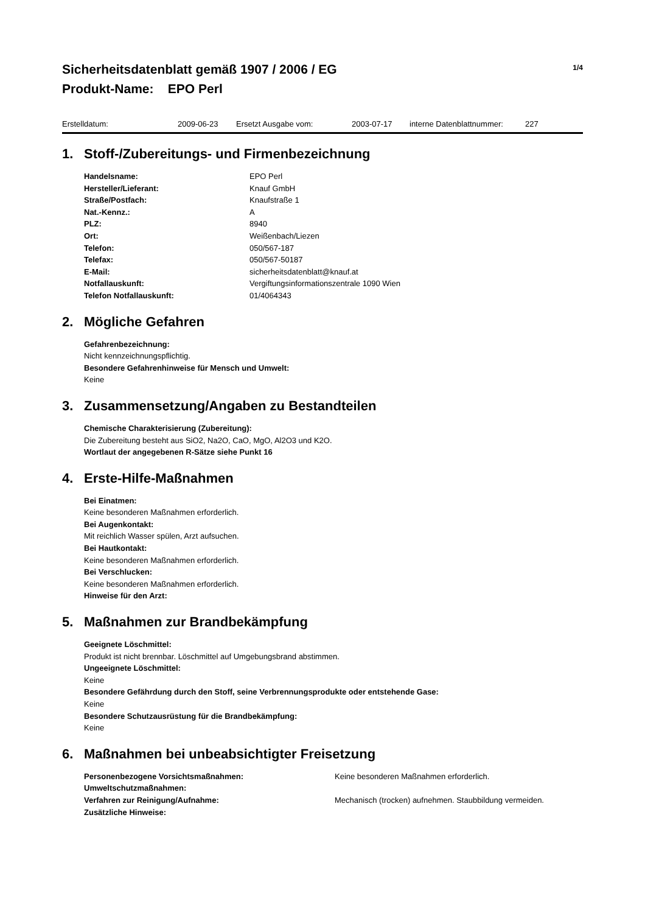Sicherheitsdatenblatt gemäß 1907 / 2006 / EG
Produkt-Name: EPO Perl
1/4
Erstelldatum: 2009-06-23 Ersetzt Ausgabe vom: 2003-07-17 interne Datenblattnummer: 227
1. Stoff-/Zubereitungs- und Firmenbezeichnung
| Handelsname: | EPO Perl |
| Hersteller/Lieferant: | Knauf GmbH |
| Straße/Postfach: | Knaufstraße 1 |
| Nat.-Kennz.: | A |
| PLZ: | 8940 |
| Ort: | Weißenbach/Liezen |
| Telefon: | 050/567-187 |
| Telefax: | 050/567-50187 |
| E-Mail: | sicherheitsdatenblatt@knauf.at |
| Notfallauskunft: | Vergiftungsinformationszentrale 1090 Wien |
| Telefon Notfallauskunft: | 01/4064343 |
2. Mögliche Gefahren
Gefahrenbezeichnung:
Nicht kennzeichnungspflichtig.
Besondere Gefahrenhinweise für Mensch und Umwelt:
Keine
3. Zusammensetzung/Angaben zu Bestandteilen
Chemische Charakterisierung (Zubereitung):
Die Zubereitung besteht aus SiO2, Na2O, CaO, MgO, Al2O3 und K2O.
Wortlaut der angegebenen R-Sätze siehe Punkt 16
4. Erste-Hilfe-Maßnahmen
Bei Einatmen:
Keine besonderen Maßnahmen erforderlich.
Bei Augenkontakt:
Mit reichlich Wasser spülen, Arzt aufsuchen.
Bei Hautkontakt:
Keine besonderen Maßnahmen erforderlich.
Bei Verschlucken:
Keine besonderen Maßnahmen erforderlich.
Hinweise für den Arzt:
5. Maßnahmen zur Brandbekämpfung
Geeignete Löschmittel:
Produkt ist nicht brennbar. Löschmittel auf Umgebungsbrand abstimmen.
Ungeeignete Löschmittel:
Keine
Besondere Gefährdung durch den Stoff, seine Verbrennungsprodukte oder entstehende Gase:
Keine
Besondere Schutzausrüstung für die Brandbekämpfung:
Keine
6. Maßnahmen bei unbeabsichtigter Freisetzung
| Personenbezogene Vorsichtsmaßnahmen: | Keine besonderen Maßnahmen erforderlich. |
| Umweltschutzmaßnahmen: | |
| Verfahren zur Reinigung/Aufnahme: | Mechanisch (trocken) aufnehmen. Staubbildung vermeiden. |
| Zusätzliche Hinweise: | |